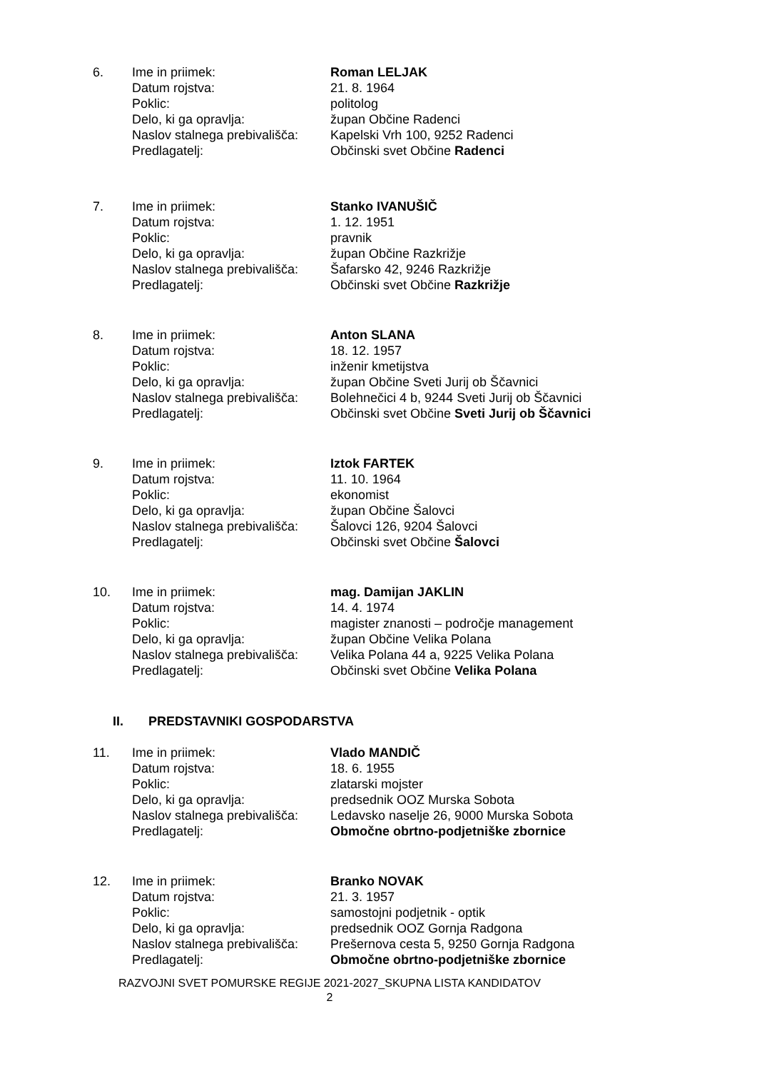| 6. | Ime in priimek: | Roman LELJAK |
| | Datum rojstva: | 21. 8. 1964 |
| | Poklic: | politolog |
| | Delo, ki ga opravlja: | župan Občine Radenci |
| | Naslov stalnega prebivališča: | Kapelski Vrh 100, 9252 Radenci |
| | Predlagatelj: | Občinski svet Občine Radenci |
| 7. | Ime in priimek: | Stanko IVANUŠIČ |
| | Datum rojstva: | 1. 12. 1951 |
| | Poklic: | pravnik |
| | Delo, ki ga opravlja: | župan Občine Razkrižje |
| | Naslov stalnega prebivališča: | Šafarsko 42, 9246 Razkrižje |
| | Predlagatelj: | Občinski svet Občine Razkrižje |
| 8. | Ime in priimek: | Anton SLANA |
| | Datum rojstva: | 18. 12. 1957 |
| | Poklic: | inženir kmetijstva |
| | Delo, ki ga opravlja: | župan Občine Sveti Jurij ob Ščavnici |
| | Naslov stalnega prebivališča: | Bolehnečici 4 b, 9244 Sveti Jurij ob Ščavnici |
| | Predlagatelj: | Občinski svet Občine Sveti Jurij ob Ščavnici |
| 9. | Ime in priimek: | Iztok FARTEK |
| | Datum rojstva: | 11. 10. 1964 |
| | Poklic: | ekonomist |
| | Delo, ki ga opravlja: | župan Občine Šalovci |
| | Naslov stalnega prebivališča: | Šalovci 126, 9204 Šalovci |
| | Predlagatelj: | Občinski svet Občine Šalovci |
| 10. | Ime in priimek: | mag. Damijan JAKLIN |
| | Datum rojstva: | 14. 4. 1974 |
| | Poklic: | magister znanosti – področje management |
| | Delo, ki ga opravlja: | župan Občine Velika Polana |
| | Naslov stalnega prebivališča: | Velika Polana 44 a, 9225 Velika Polana |
| | Predlagatelj: | Občinski svet Občine Velika Polana |
II. PREDSTAVNIKI GOSPODARSTVA
| 11. | Ime in priimek: | Vlado MANDIČ |
| | Datum rojstva: | 18. 6. 1955 |
| | Poklic: | zlatarski mojster |
| | Delo, ki ga opravlja: | predsednik OOZ Murska Sobota |
| | Naslov stalnega prebivališča: | Ledavsko naselje 26, 9000 Murska Sobota |
| | Predlagatelj: | Območne obrtno-podjetniške zbornice |
| 12. | Ime in priimek: | Branko NOVAK |
| | Datum rojstva: | 21. 3. 1957 |
| | Poklic: | samostojni podjetnik - optik |
| | Delo, ki ga opravlja: | predsednik OOZ Gornja Radgona |
| | Naslov stalnega prebivališča: | Prešernova cesta 5, 9250 Gornja Radgona |
| | Predlagatelj: | Območne obrtno-podjetniške zbornice |
RAZVOJNI SVET POMURSKE REGIJE 2021-2027_SKUPNA LISTA KANDIDATOV
2